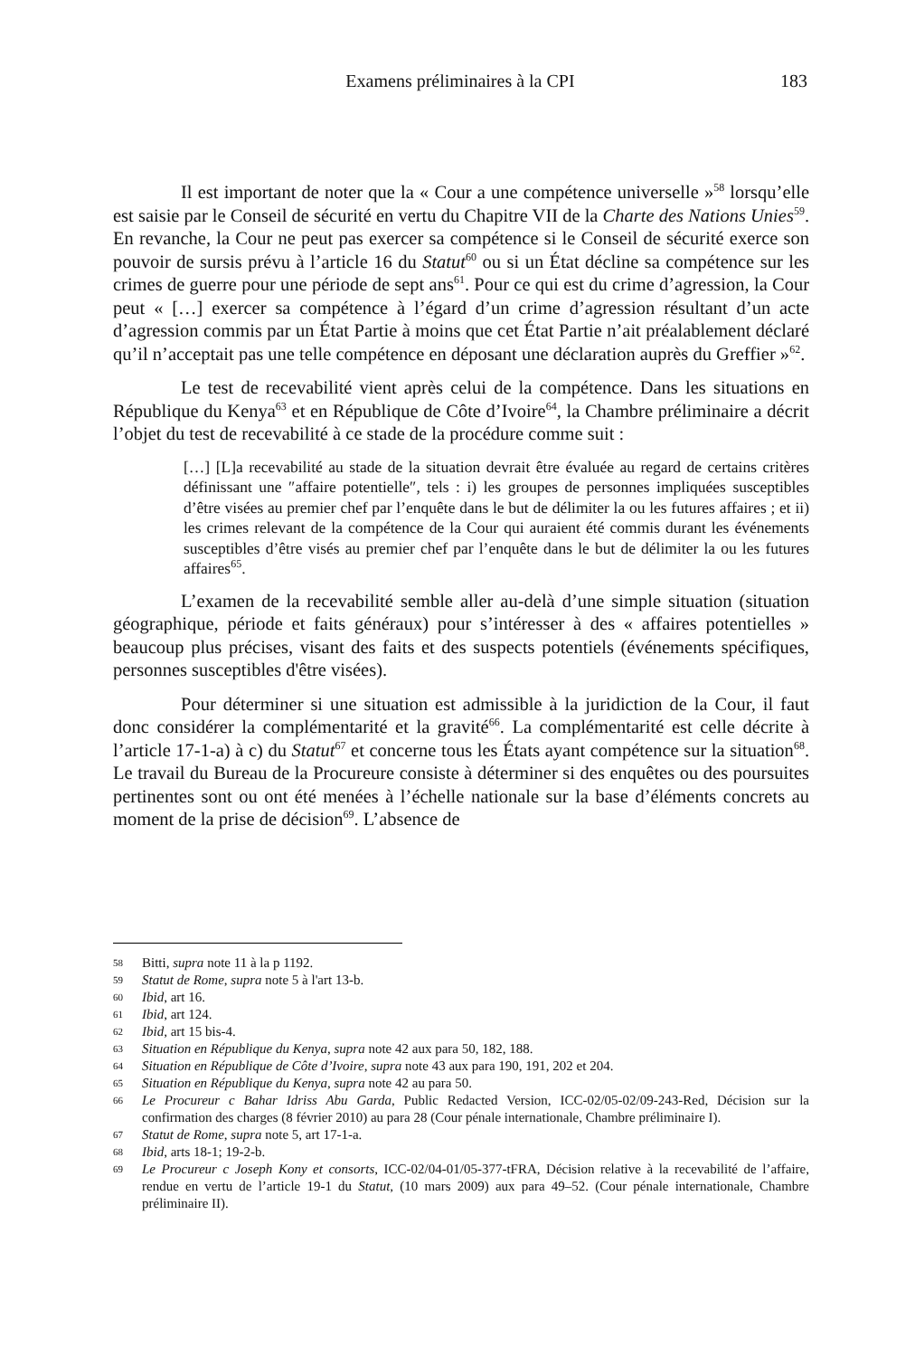Examens préliminaires à la CPI
183
Il est important de noter que la « Cour a une compétence universelle »<sup>58</sup> lorsqu’elle est saisie par le Conseil de sécurité en vertu du Chapitre VII de la Charte des Nations Unies<sup>59</sup>. En revanche, la Cour ne peut pas exercer sa compétence si le Conseil de sécurité exerce son pouvoir de sursis prévu à l’article 16 du Statut<sup>60</sup> ou si un État décline sa compétence sur les crimes de guerre pour une période de sept ans<sup>61</sup>. Pour ce qui est du crime d’agression, la Cour peut « […] exercer sa compétence à l’égard d’un crime d’agression résultant d’un acte d’agression commis par un État Partie à moins que cet État Partie n’ait préalablement déclaré qu’il n’acceptait pas une telle compétence en déposant une déclaration auprès du Greffier »<sup>62</sup>.
Le test de recevabilité vient après celui de la compétence. Dans les situations en République du Kenya<sup>63</sup> et en République de Côte d’Ivoire<sup>64</sup>, la Chambre préliminaire a décrit l’objet du test de recevabilité à ce stade de la procédure comme suit :
[…] [L]a recevabilité au stade de la situation devrait être évaluée au regard de certains critères définissant une ″affaire potentielle″, tels : i) les groupes de personnes impliquées susceptibles d’être visées au premier chef par l’enquête dans le but de délimiter la ou les futures affaires ; et ii) les crimes relevant de la compétence de la Cour qui auraient été commis durant les événements susceptibles d’être visés au premier chef par l’enquête dans le but de délimiter la ou les futures affaires<sup>65</sup>.
L’examen de la recevabilité semble aller au-delà d’une simple situation (situation géographique, période et faits généraux) pour s’intéresser à des « affaires potentielles » beaucoup plus précises, visant des faits et des suspects potentiels (événements spécifiques, personnes susceptibles d'être visées).
Pour déterminer si une situation est admissible à la juridiction de la Cour, il faut donc considérer la complémentarité et la gravité<sup>66</sup>. La complémentarité est celle décrite à l’article 17-1-a) à c) du Statut<sup>67</sup> et concerne tous les États ayant compétence sur la situation<sup>68</sup>. Le travail du Bureau de la Procureure consiste à déterminer si des enquêtes ou des poursuites pertinentes sont ou ont été menées à l’échelle nationale sur la base d’éléments concrets au moment de la prise de décision<sup>69</sup>. L’absence de
58 Bitti, supra note 11 à la p 1192.
59 Statut de Rome, supra note 5 à l'art 13-b.
60 Ibid, art 16.
61 Ibid, art 124.
62 Ibid, art 15 bis-4.
63 Situation en République du Kenya, supra note 42 aux para 50, 182, 188.
64 Situation en République de Côte d’Ivoire, supra note 43 aux para 190, 191, 202 et 204.
65 Situation en République du Kenya, supra note 42 au para 50.
66 Le Procureur c Bahar Idriss Abu Garda, Public Redacted Version, ICC-02/05-02/09-243-Red, Décision sur la confirmation des charges (8 février 2010) au para 28 (Cour pénale internationale, Chambre préliminaire I).
67 Statut de Rome, supra note 5, art 17-1-a.
68 Ibid, arts 18-1; 19-2-b.
69 Le Procureur c Joseph Kony et consorts, ICC-02/04-01/05-377-tFRA, Décision relative à la recevabilité de l’affaire, rendue en vertu de l’article 19-1 du Statut, (10 mars 2009) aux para 49–52. (Cour pénale internationale, Chambre préliminaire II).